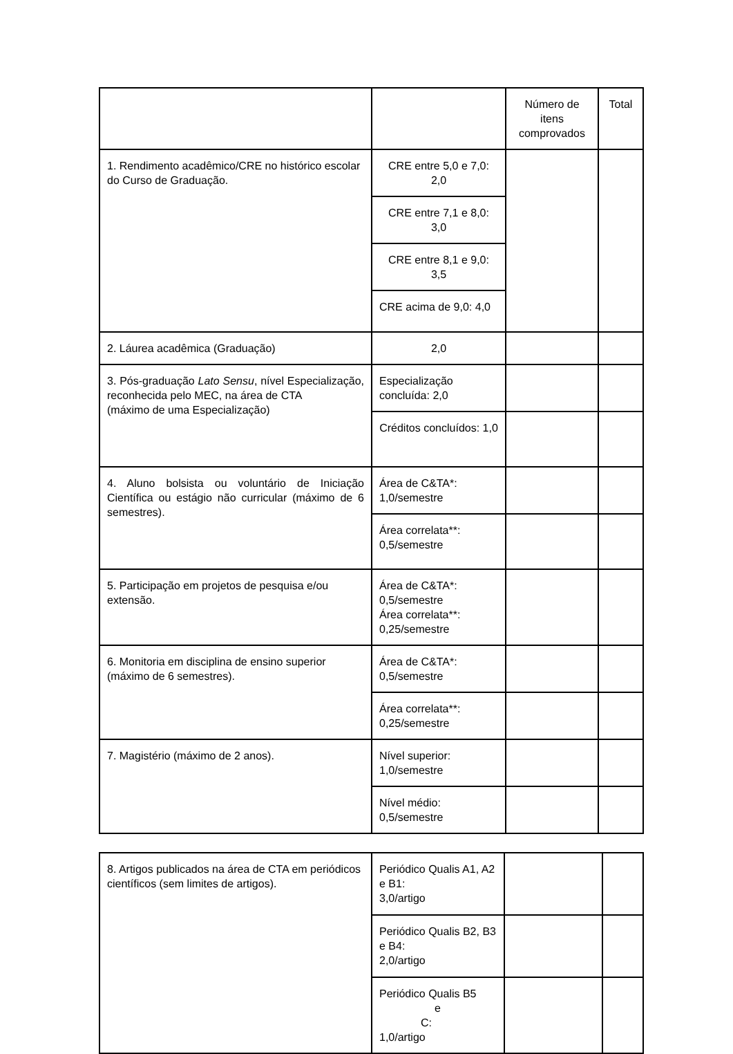| | | Número de itens comprovados | Total |
| 1. Rendimento acadêmico/CRE no histórico escolar do Curso de Graduação. | CRE entre 5,0 e 7,0: 2,0 | | |
| | CRE entre 7,1 e 8,0: 3,0 | | |
| | CRE entre 8,1 e 9,0: 3,5 | | |
| | CRE acima de 9,0: 4,0 | | |
| 2. Láurea acadêmica (Graduação) | 2,0 | | |
| 3. Pós-graduação Lato Sensu , nível Especialização, reconhecida pelo MEC, na área de CTA (máximo de uma Especialização) | Especialização concluída: 2,0 | | |
| | Créditos concluídos: 1,0 | | |
| 4. Aluno bolsista ou voluntário de Iniciação Científica ou estágio não curricular (máximo de 6 semestres). | Área de C&TA*: 1,0/semestre | | |
| | Área correlata**: 0,5/semestre | | |
| 5. Participação em projetos de pesquisa e/ou extensão. | Área de C&TA*: 0,5/semestre Área correlata**: 0,25/semestre | | |
| 6. Monitoria em disciplina de ensino superior (máximo de 6 semestres). | Área de C&TA*: 0,5/semestre | | |
| | Área correlata**: 0,25/semestre | | |
| 7. Magistério (máximo de 2 anos). | Nível superior: 1,0/semestre | | |
| | Nível médio: 0,5/semestre | | |
| 8. Artigos publicados na área de CTA em periódicos científicos (sem limites de artigos). | Periódico Qualis A1, A2 e B1: 3,0/artigo | | |
| | Periódico Qualis B2, B3 e B4: 2,0/artigo | | |
| | Periódico Qualis B5 e C: 1,0/artigo | | |